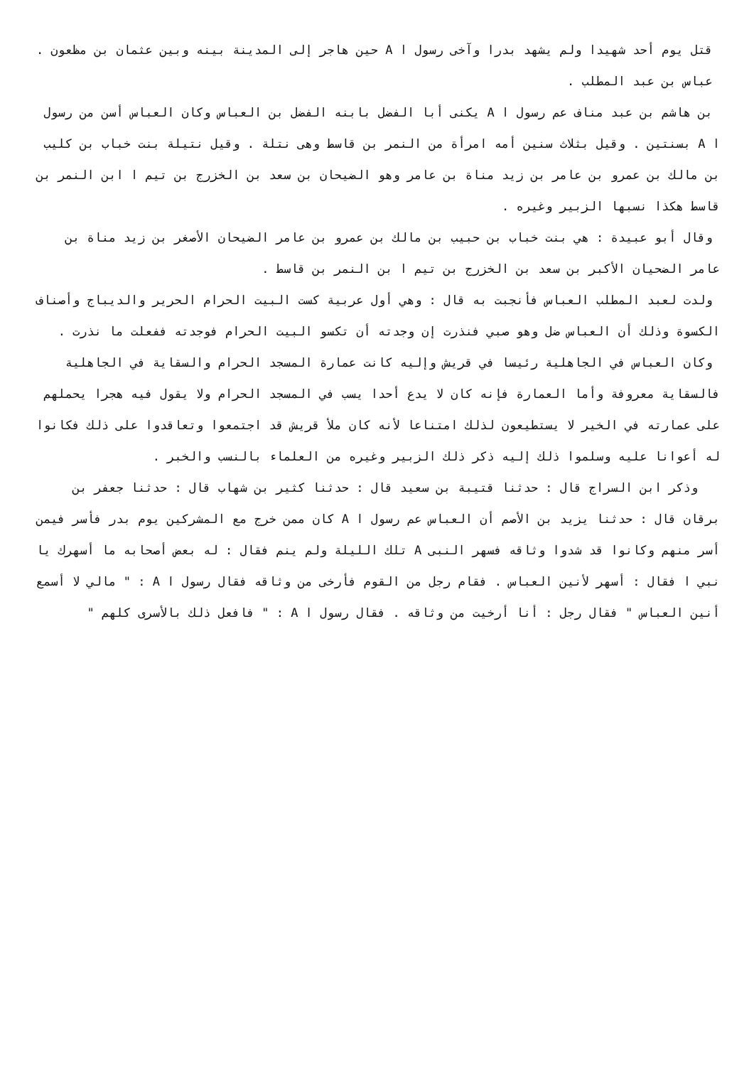قتل يوم أحد شهيدا ولم يشهد بدرا وآخى رسول ا A حين هاجر إلى المدينة بينه وبين عثمان بن مظعون .
عباس بن عبد المطلب .
بن هاشم بن عبد مناف عم رسول ا A يكنى أبا الفضل بابنه الفضل بن العباس وكان العباس أسن من رسول ا A بسنتين . وقيل بثلاث سنين أمه امرأة من النمر بن قاسط وهى نتلة . وقيل نتيلة بنت خباب بن كليب بن مالك بن عمرو بن عامر بن زيد مناة بن عامر وهو الضيحان بن سعد بن الخزرج بن تيم ا ابن النمر بن قاسط هكذا نسبها الزبير وغيره .
وقال أبو عبيدة : هي بنت خباب بن حبيب بن مالك بن عمرو بن عامر الضيحان الأصغر بن زيد مناة بن عامر الضحيان الأكبر بن سعد بن الخزرج بن تيم ا بن النمر بن قاسط .
ولدت لعبد المطلب العباس فأنجبت به قال : وهي أول عربية كست البيت الحرام الحرير والديباج وأصناف الكسوة وذلك أن العباس ضل وهو صبي فنذرت إن وجدته أن تكسو البيت الحرام فوجدته ففعلت ما نذرت .
وكان العباس في الجاهلية رئيسا في قريش وإليه كانت عمارة المسجد الحرام والسقاية في الجاهلية فالسقاية معروفة وأما العمارة فإنه كان لا يدع أحدا يسب في المسجد الحرام ولا يقول فيه هجرا يحملهم على عمارته في الخير لا يستطيعون لذلك امتناعا لأنه كان ملأ قريش قد اجتمعوا وتعاقدوا على ذلك فكانوا له أعوانا عليه وسلموا ذلك إليه ذكر ذلك الزبير وغيره من العلماء بالنسب والخبر .
وذكر ابن السراج قال : حدثنا قتيبة بن سعيد قال : حدثنا كثير بن شهاب قال : حدثنا جعفر بن برقان قال : حدثنا يزيد بن الأصم أن العباس عم رسول ا A كان ممن خرج مع المشركين يوم بدر فأسر فيمن أسر منهم وكانوا قد شدوا وثاقه فسهر النبى A تلك الليلة ولم ينم فقال : له بعض أصحابه ما أسهرك يا نبي ا فقال : أسهر لأنين العباس . فقام رجل من القوم فأرخى من وثاقه فقال رسول ا A : " مالي لا أسمع أنين العباس " فقال رجل : أنا أرخيت من وثاقه . فقال رسول ا A : " فافعل ذلك بالأسرى كلهم "